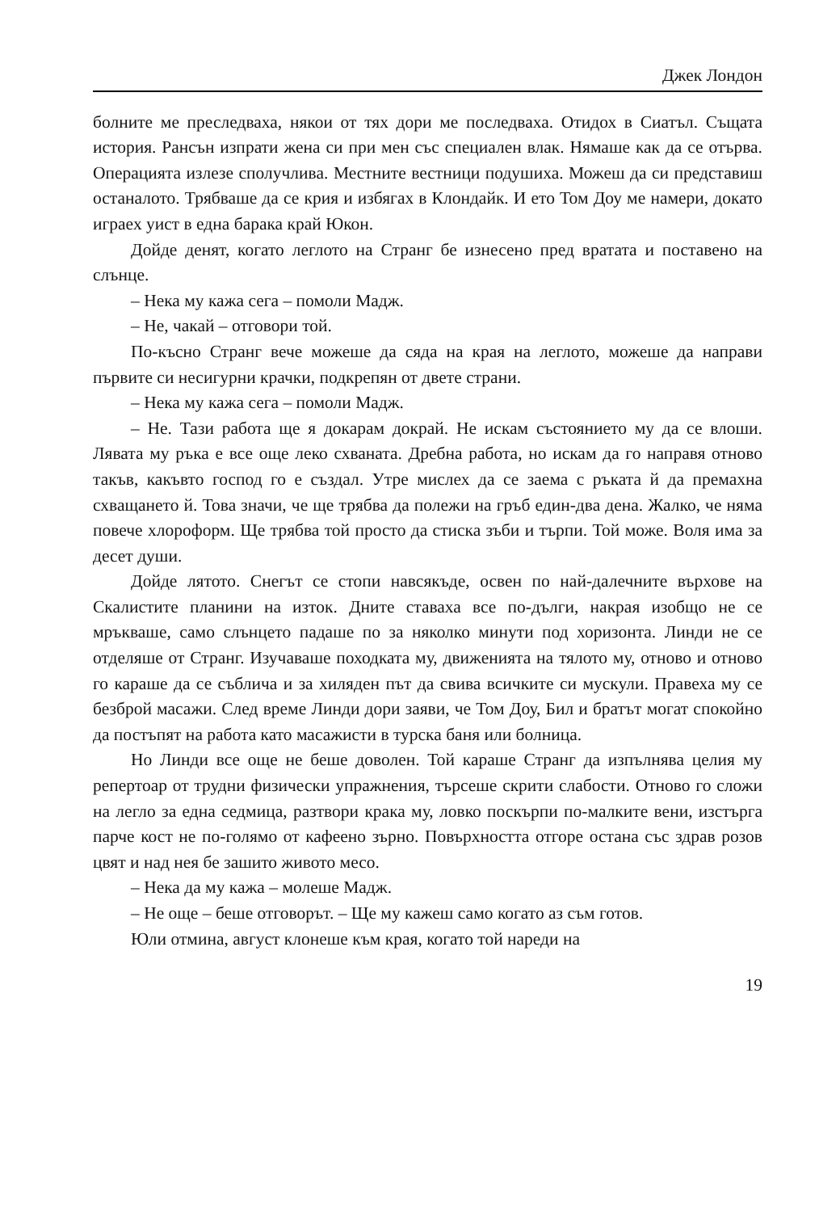Джек Лондон
болните ме преследваха, някои от тях дори ме последваха. Отидох в Сиатъл. Същата история. Рансън изпрати жена си при мен със специален влак. Нямаше как да се отърва. Операцията излезе сполучлива. Местните вестници подушиха. Можеш да си представиш останалото. Трябваше да се крия и избягах в Клондайк. И ето Том Доу ме намери, докато играех уист в една барака край Юкон.
Дойде денят, когато леглото на Странг бе изнесено пред вратата и поставено на слънце.
– Нека му кажа сега – помоли Мадж.
– Не, чакай – отговори той.
По-късно Странг вече можеше да сяда на края на леглото, можеше да направи първите си несигурни крачки, подкрепян от двете страни.
– Нека му кажа сега – помоли Мадж.
– Не. Тази работа ще я докарам докрай. Не искам състоянието му да се влоши. Лявата му ръка е все още леко схваната. Дребна работа, но искам да го направя отново такъв, какъвто господ го е създал. Утре мислех да се заема с ръката й да премахна схващането й. Това значи, че ще трябва да полежи на гръб един-два дена. Жалко, че няма повече хлороформ. Ще трябва той просто да стиска зъби и търпи. Той може. Воля има за десет души.
Дойде лятото. Снегът се стопи навсякъде, освен по най-далечните върхове на Скалистите планини на изток. Дните ставаха все по-дълги, накрая изобщо не се мръкваше, само слънцето падаше по за няколко минути под хоризонта. Линди не се отделяше от Странг. Изучаваше походката му, движенията на тялото му, отново и отново го караше да се съблича и за хиляден път да свива всичките си мускули. Правеха му се безброй масажи. След време Линди дори заяви, че Том Доу, Бил и братът могат спокойно да постъпят на работа като масажисти в турска баня или болница.
Но Линди все още не беше доволен. Той караше Странг да изпълнява целия му репертоар от трудни физически упражнения, търсеше скрити слабости. Отново го сложи на легло за една седмица, разтвори крака му, ловко поскърпи по-малките вени, изстърга парче кост не по-голямо от кафеено зърно. Повърхността отгоре остана със здрав розов цвят и над нея бе зашито живото месо.
– Нека да му кажа – молеше Мадж.
– Не още – беше отговорът. – Ще му кажеш само когато аз съм готов.
Юли отмина, август клонеше към края, когато той нареди на
19